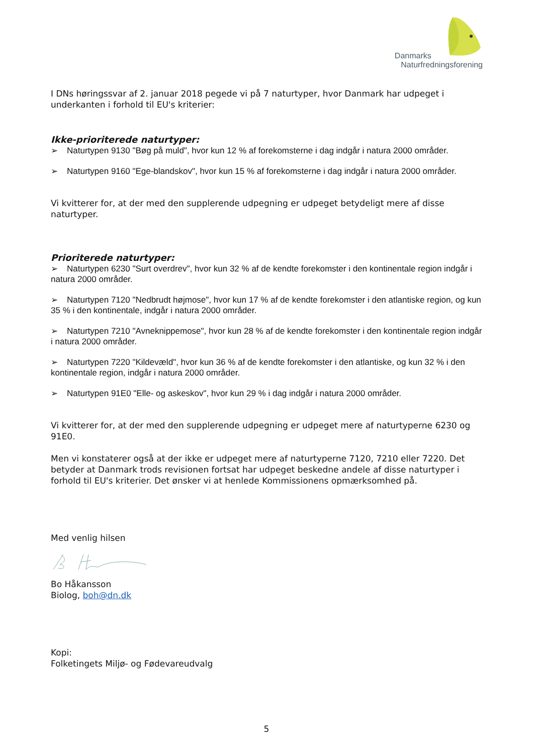Danmarks
Naturfredningsforening
I DNs høringssvar af 2. januar 2018 pegede vi på 7 naturtyper, hvor Danmark har udpeget i underkanten i forhold til EU's kriterier:
Ikke-prioriterede naturtyper:
➢ Naturtypen 9130 "Bøg på muld", hvor kun 12 % af forekomsterne i dag indgår i natura 2000 områder.
➢ Naturtypen 9160 "Ege-blandskov", hvor kun 15 % af forekomsterne i dag indgår i natura 2000 områder.
Vi kvitterer for, at der med den supplerende udpegning er udpeget betydeligt mere af disse naturtyper.
Prioriterede naturtyper:
➢ Naturtypen 6230 "Surt overdrev", hvor kun 32 % af de kendte forekomster i den kontinentale region indgår i natura 2000 områder.
➢ Naturtypen 7120 "Nedbrudt højmose", hvor kun 17 % af de kendte forekomster i den atlantiske region, og kun 35 % i den kontinentale, indgår i natura 2000 områder.
➢ Naturtypen 7210 "Avneknippemose", hvor kun 28 % af de kendte forekomster i den kontinentale region indgår i natura 2000 områder.
➢ Naturtypen 7220 "Kildevæld", hvor kun 36 % af de kendte forekomster i den atlantiske, og kun 32 % i den kontinentale region, indgår i natura 2000 områder.
➢ Naturtypen 91E0 "Elle- og askeskov", hvor kun 29 % i dag indgår i natura 2000 områder.
Vi kvitterer for, at der med den supplerende udpegning er udpeget mere af naturtyperne 6230 og 91E0.
Men vi konstaterer også at der ikke er udpeget mere af naturtyperne 7120, 7210 eller 7220. Det betyder at Danmark trods revisionen fortsat har udpeget beskedne andele af disse naturtyper i forhold til EU's kriterier. Det ønsker vi at henlede Kommissionens opmærksomhed på.
Med venlig hilsen
Bo Håkansson
Biolog, boh@dn.dk
Kopi:
Folketingets Miljø- og Fødevareudvalg
5